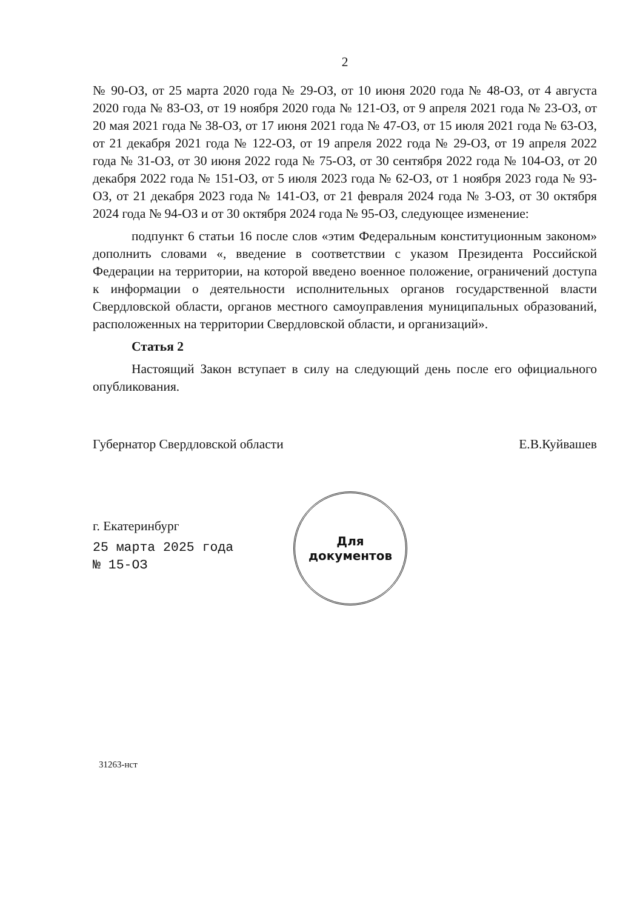2
№ 90-ОЗ, от 25 марта 2020 года № 29-ОЗ, от 10 июня 2020 года № 48-ОЗ, от 4 августа 2020 года № 83-ОЗ, от 19 ноября 2020 года № 121-ОЗ, от 9 апреля 2021 года № 23-ОЗ, от 20 мая 2021 года № 38-ОЗ, от 17 июня 2021 года № 47-ОЗ, от 15 июля 2021 года № 63-ОЗ, от 21 декабря 2021 года № 122-ОЗ, от 19 апреля 2022 года № 29-ОЗ, от 19 апреля 2022 года № 31-ОЗ, от 30 июня 2022 года № 75-ОЗ, от 30 сентября 2022 года № 104-ОЗ, от 20 декабря 2022 года № 151-ОЗ, от 5 июля 2023 года № 62-ОЗ, от 1 ноября 2023 года № 93-ОЗ, от 21 декабря 2023 года № 141-ОЗ, от 21 февраля 2024 года № 3-ОЗ, от 30 октября 2024 года № 94-ОЗ и от 30 октября 2024 года № 95-ОЗ, следующее изменение:
подпункт 6 статьи 16 после слов «этим Федеральным конституционным законом» дополнить словами «, введение в соответствии с указом Президента Российской Федерации на территории, на которой введено военное положение, ограничений доступа к информации о деятельности исполнительных органов государственной власти Свердловской области, органов местного самоуправления муниципальных образований, расположенных на территории Свердловской области, и организаций».
Статья 2
Настоящий Закон вступает в силу на следующий день после его официального опубликования.
Губернатор Свердловской области Е.В.Куйвашев
г. Екатеринбург
25 марта 2025 года
№ 15-ОЗ
31263-нст
Для
документов